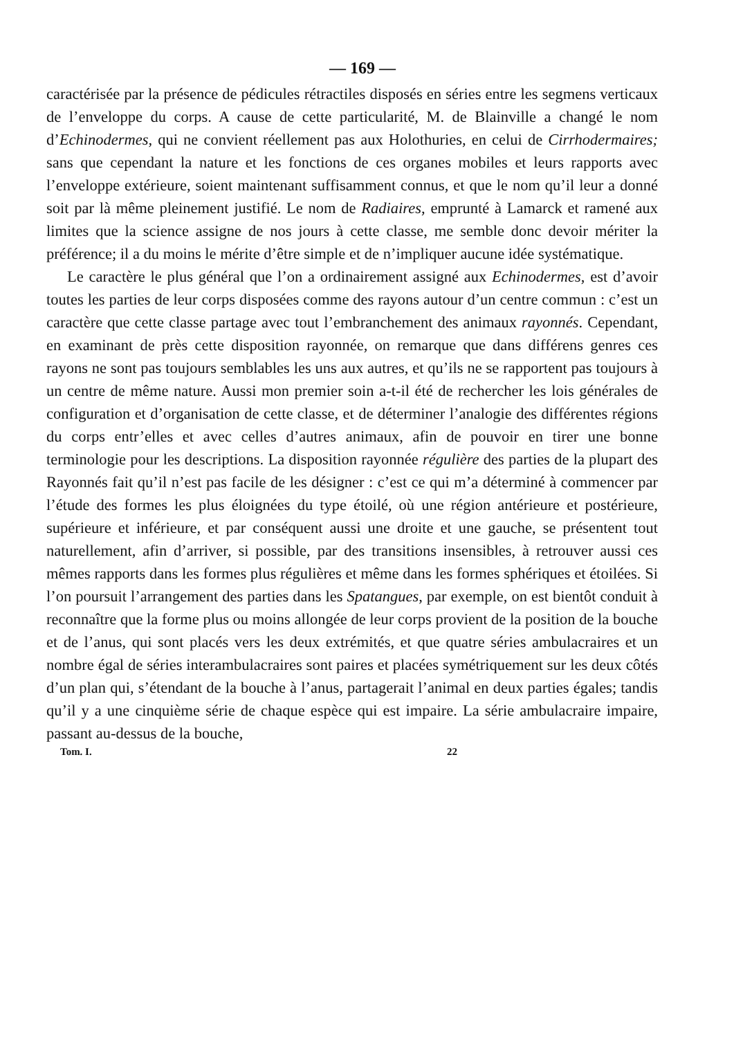— 169 —
caractérisée par la présence de pédicules rétractiles disposés en séries entre les segmens verticaux de l’enveloppe du corps. A cause de cette particularité, M. de Blainville a changé le nom d’Echinodermes, qui ne convient réellement pas aux Holothuries, en celui de Cirrhodermaires; sans que cependant la nature et les fonctions de ces organes mobiles et leurs rapports avec l’enveloppe extérieure, soient maintenant suffisamment connus, et que le nom qu’il leur a donné soit par là même pleinement justifié. Le nom de Radiaires, emprunté à Lamarck et ramené aux limites que la science assigne de nos jours à cette classe, me semble donc devoir mériter la préférence; il a du moins le mérite d’être simple et de n’impliquer aucune idée systématique.
Le caractère le plus général que l’on a ordinairement assigné aux Echinodermes, est d’avoir toutes les parties de leur corps disposées comme des rayons autour d’un centre commun : c’est un caractère que cette classe partage avec tout l’embranchement des animaux rayonnés. Cependant, en examinant de près cette disposition rayonnée, on remarque que dans différens genres ces rayons ne sont pas toujours semblables les uns aux autres, et qu’ils ne se rapportent pas toujours à un centre de même nature. Aussi mon premier soin a-t-il été de rechercher les lois générales de configuration et d’organisation de cette classe, et de déterminer l’analogie des différentes régions du corps entr’elles et avec celles d’autres animaux, afin de pouvoir en tirer une bonne terminologie pour les descriptions. La disposition rayonnée régulière des parties de la plupart des Rayonnés fait qu’il n’est pas facile de les désigner : c’est ce qui m’a déterminé à commencer par l’étude des formes les plus éloignées du type étoilé, où une région antérieure et postérieure, supérieure et inférieure, et par conséquent aussi une droite et une gauche, se présentent tout naturellement, afin d’arriver, si possible, par des transitions insensibles, à retrouver aussi ces mêmes rapports dans les formes plus régulières et même dans les formes sphériques et étoilées. Si l’on poursuit l’arrangement des parties dans les Spatangues, par exemple, on est bientôt conduit à reconnaître que la forme plus ou moins allongée de leur corps provient de la position de la bouche et de l’anus, qui sont placés vers les deux extrémités, et que quatre séries ambulacraires et un nombre égal de séries interambulacraires sont paires et placées symétriquement sur les deux côtés d’un plan qui, s’étendant de la bouche à l’anus, partagerait l’animal en deux parties égales; tandis qu’il y a une cinquième série de chaque espèce qui est impaire. La série ambulacraire impaire, passant au-dessus de la bouche,
Tom. I. 22